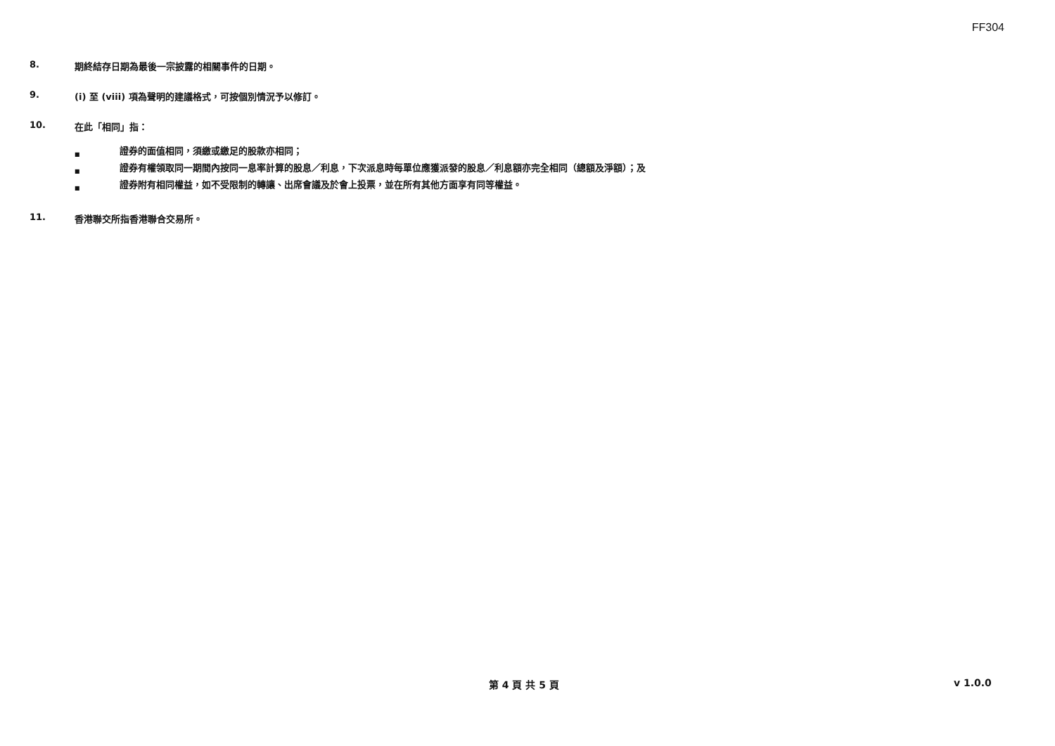FF304
8. 期終結存日期為最後一宗披露的相關事件的日期。
9. (i) 至 (viii) 項為聲明的建議格式，可按個別情況予以修訂。
10. 在此「相同」指：
■ 證券的面值相同，須繳或繳足的股款亦相同；
■ 證券有權領取同一期間內按同一息率計算的股息／利息，下次派息時每單位應獲派發的股息／利息額亦完全相同（總額及淨額）；及
■ 證券附有相同權益，如不受限制的轉讓、出席會議及於會上投票，並在所有其他方面享有同等權益。
11. 香港聯交所指香港聯合交易所。
第 4 頁 共 5 頁 v 1.0.0